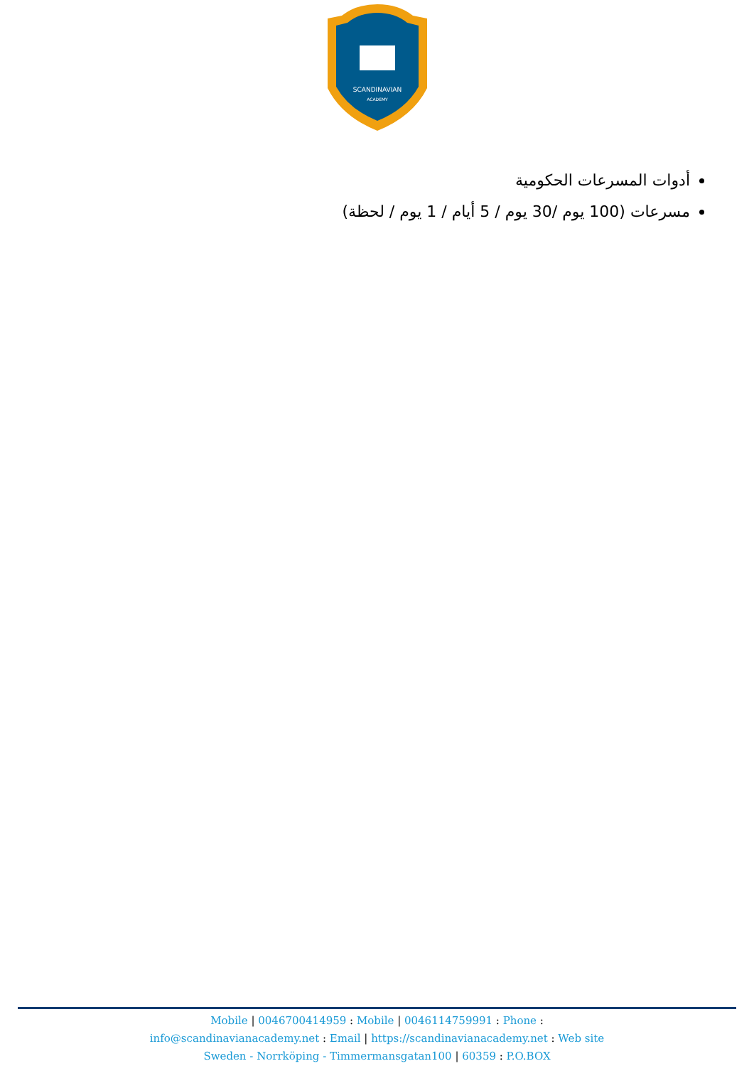SCANDINAVIAN
ACADEMY
أدوات المسرعات الحكومية
مسرعات (100 يوم /30 يوم / 5 أيام / 1 يوم / لحظة)
Mobile | 0046700414959 : Mobile | 0046114759991 : Phone :
info@scandinavianacademy.net : Email | https://scandinavianacademy.net : Web site
Sweden - Norrköping - Timmermansgatan100 | 60359 : P.O.BOX